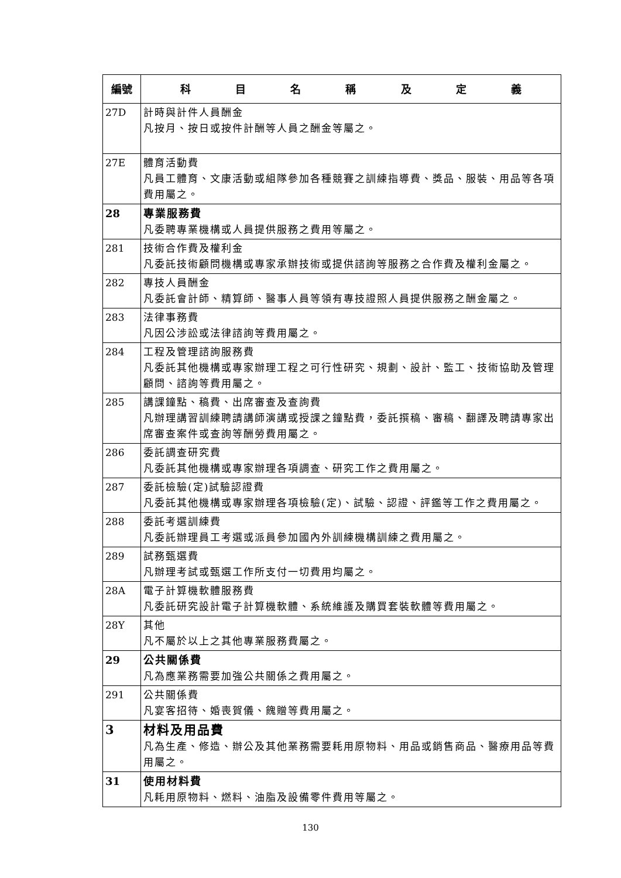| 編號 | 科 目 名 稱 及 定 義 |
| --- | --- |
| 27D | 計時與計件人員酬金 凡按月、按日或按件計酬等人員之酬金等屬之。 |
| 27E | 體育活動費 凡員工體育、文康活動或組隊參加各種競賽之訓練指導費、獎品、服裝、用品等各項費用屬之。 |
| 28 | 專業服務費 凡委聘專業機構或人員提供服務之費用等屬之。 |
| 281 | 技術合作費及權利金 凡委託技術顧問機構或專家承辦技術或提供諮詢等服務之合作費及權利金屬之。 |
| 282 | 專技人員酬金 凡委託會計師、精算師、醫事人員等領有專技證照人員提供服務之酬金屬之。 |
| 283 | 法律事務費 凡因公涉訟或法律諮詢等費用屬之。 |
| 284 | 工程及管理諮詢服務費 凡委託其他機構或專家辦理工程之可行性研究、規劃、設計、監工、技術協助及管理顧問、諮詢等費用屬之。 |
| 285 | 講課鐘點、稿費、出席審查及查詢費 凡辦理講習訓練聘請講師演講或授課之鐘點費，委託撰稿、審稿、翻譯及聘請專家出席審查案件或查詢等酬勞費用屬之。 |
| 286 | 委託調查研究費 凡委託其他機構或專家辦理各項調查、研究工作之費用屬之。 |
| 287 | 委託檢驗(定)試驗認證費 凡委託其他機構或專家辦理各項檢驗(定)、試驗、認證、評鑑等工作之費用屬之。 |
| 288 | 委託考選訓練費 凡委託辦理員工考選或派員參加國內外訓練機構訓練之費用屬之。 |
| 289 | 試務甄選費 凡辦理考試或甄選工作所支付一切費用均屬之。 |
| 28A | 電子計算機軟體服務費 凡委託研究設計電子計算機軟體、系統維護及購買套裝軟體等費用屬之。 |
| 28Y | 其他 凡不屬於以上之其他專業服務費屬之。 |
| 29 | 公共關係費 凡為應業務需要加強公共關係之費用屬之。 |
| 291 | 公共關係費 凡宴客招待、婚喪賀儀、餽贈等費用屬之。 |
| 3 | 材料及用品費 凡為生產、修造、辦公及其他業務需要耗用原物料、用品或銷售商品、醫療用品等費用屬之。 |
| 31 | 使用材料費 凡耗用原物料、燃料、油脂及設備零件費用等屬之。 |
130